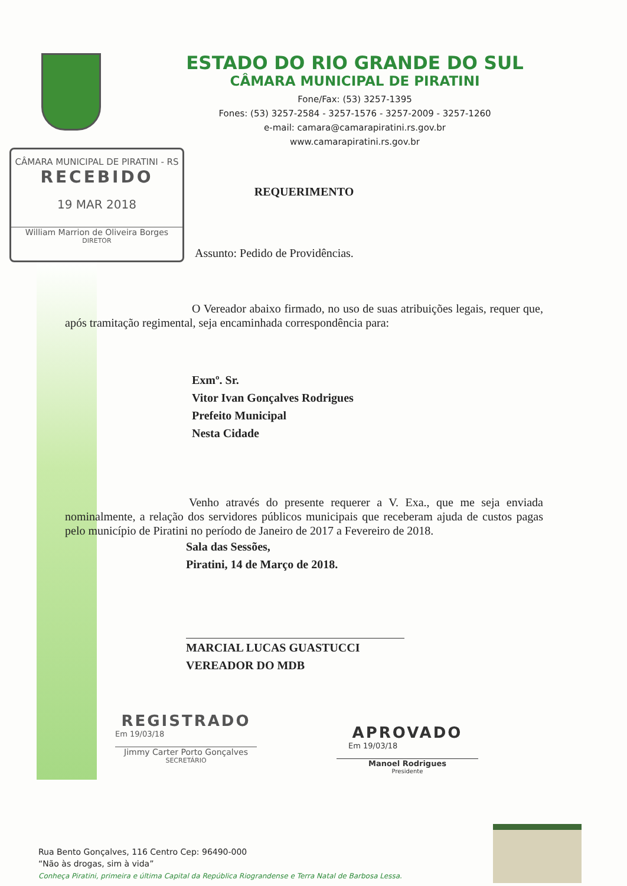ESTADO DO RIO GRANDE DO SUL
CÂMARA MUNICIPAL DE PIRATINI
Fone/Fax: (53) 3257-1395
Fones: (53) 3257-2584 - 3257-1576 - 3257-2009 - 3257-1260
e-mail: camara@camarapiratini.rs.gov.br
www.camarapiratini.rs.gov.br
CÂMARA MUNICIPAL DE PIRATINI - RS
RECEBIDO
19 MAR 2018
William Marrion de Oliveira Borges
DIRETOR
REQUERIMENTO
Assunto: Pedido de Providências.
O Vereador abaixo firmado, no uso de suas atribuições legais, requer que, após tramitação regimental, seja encaminhada correspondência para:
Exmº. Sr.
Vitor Ivan Gonçalves Rodrigues
Prefeito Municipal
Nesta Cidade
Venho através do presente requerer a V. Exa., que me seja enviada nominalmente, a relação dos servidores públicos municipais que receberam ajuda de custos pagas pelo município de Piratini no período de Janeiro de 2017 a Fevereiro de 2018.
Sala das Sessões,
Piratini, 14 de Março de 2018.
MARCIAL LUCAS GUASTUCCI
VEREADOR DO MDB
REGISTRADO
Em 19/03/18
Jimmy Carter Porto Gonçalves
SECRETÁRIO
APROVADO
Em 19/03/18
Manoel Rodrigues
Presidente
Rua Bento Gonçalves, 116 Centro Cep: 96490-000
“Não às drogas, sim à vida”
Conheça Piratini, primeira e última Capital da República Riograndense e Terra Natal de Barbosa Lessa.